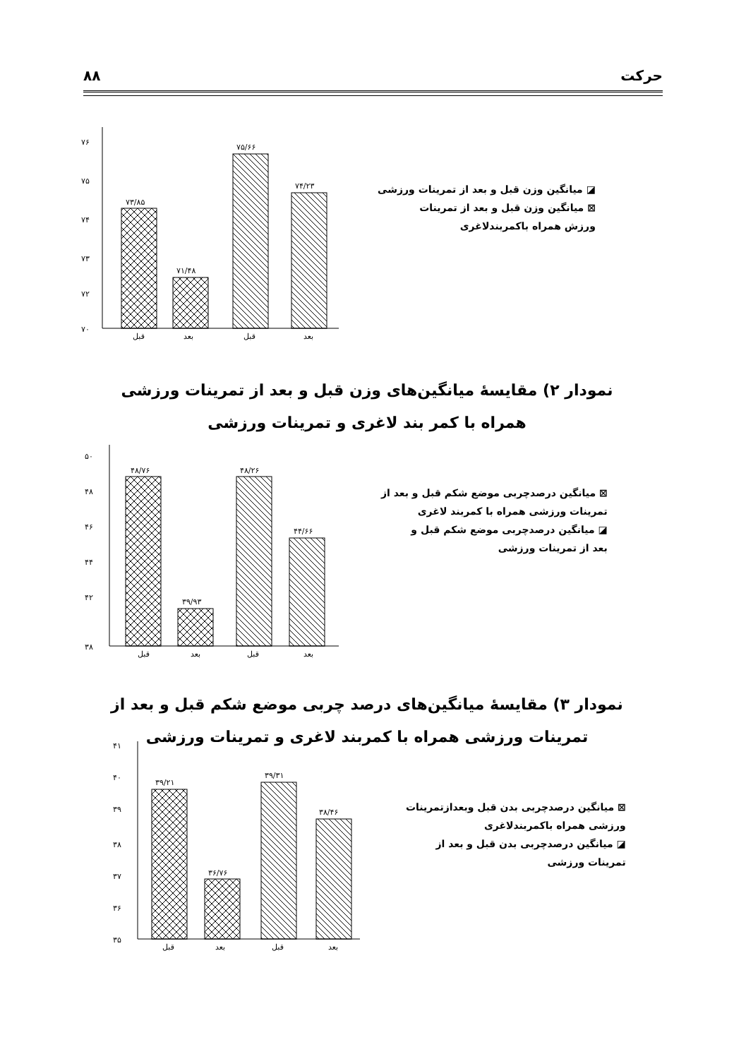حرکت ۸۸
۷۶
۷۵
۷۴
۷۳
۷۲
۷۰
۷۳/۸۵
۷۱/۴۸
۷۵/۶۶
۷۴/۲۳
قبل
بعد
قبل
بعد
◪ میانگین وزن قبل و بعد از تمرینات ورزشی
⊠ میانگین وزن قبل و بعد از تمرینات
ورزش همراه باکمربندلاغری
نمودار ۲) مقایسهٔ میانگین‌های وزن قبل و بعد از تمرینات ورزشی همراه با کمر بند لاغری و تمرینات ورزشی
۵۰
۴۸
۴۶
۴۴
۴۲
۳۸
۴۸/۷۶
۳۹/۹۳
۴۸/۲۶
۴۴/۶۶
قبل
بعد
قبل
بعد
⊠ میانگین درصدچربی موضع شکم قبل و بعد از
تمرینات ورزشی همراه با کمربند لاغری
◪ میانگین درصدچربی موضع شکم قبل و
بعد از تمرینات ورزشی
نمودار ۳) مقایسهٔ میانگین‌های درصد چربی موضع شکم قبل و بعد از تمرینات ورزشی همراه با کمربند لاغری و تمرینات ورزشی
۴۱
۴۰
۳۹
۳۸
۳۷
۳۶
۳۵
۳۹/۲۱
۳۶/۷۶
۳۹/۳۱
۳۸/۴۶
قبل
بعد
قبل
بعد
⊠ میانگین درصدچربی بدن قبل وبعدازتمرینات
ورزشی همراه باکمربندلاغری
◪ میانگین درصدچربی بدن قبل و بعد از
تمرینات ورزشی